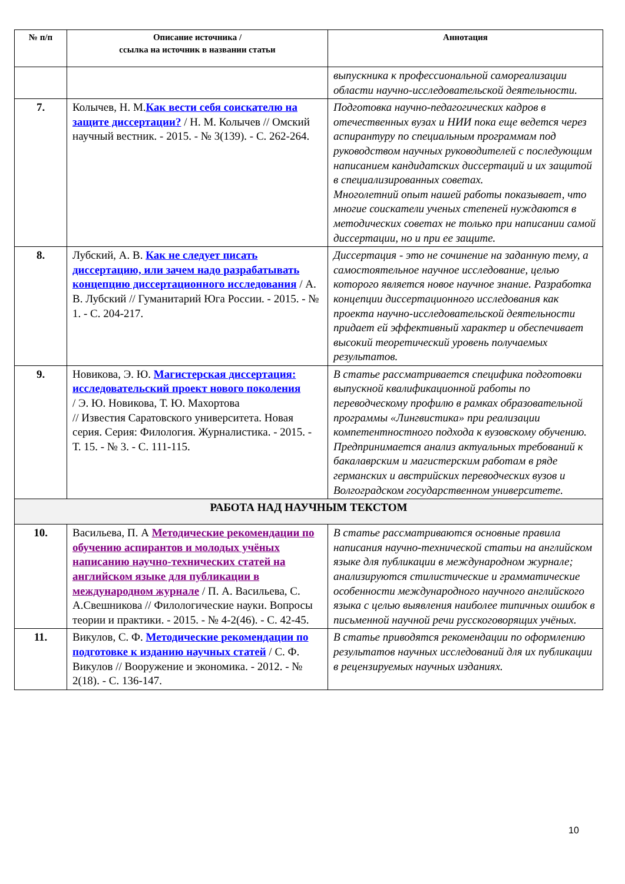| № п/п | Описание источника / ссылка на источник в названии статьи | Аннотация |
| --- | --- | --- |
| | | выпускника к профессиональной самореализации области научно-исследовательской деятельности. |
| 7. | Колычев, Н. М. Как вести себя соискателю на защите диссертации? / Н. М. Колычев // Омский научный вестник. - 2015. - № 3(139). - С. 262-264. | Подготовка научно-педагогических кадров в отечественных вузах и НИИ пока еще ведется через аспирантуру по специальным программам под руководством научных руководителей с последующим написанием кандидатских диссертаций и их защитой в специализированных советах. Многолетний опыт нашей работы показывает, что многие соискатели ученых степеней нуждаются в методических советах не только при написании самой диссертации, но и при ее защите. |
| 8. | Лубский, А. В. Как не следует писать диссертацию, или зачем надо разрабатывать концепцию диссертационного исследования / А. В. Лубский // Гуманитарий Юга России. - 2015. - № 1. - С. 204-217. | Диссертация - это не сочинение на заданную тему, а самостоятельное научное исследование, целью которого является новое научное знание. Разработка концепции диссертационного исследования как проекта научно-исследовательской деятельности придает ей эффективный характер и обеспечивает высокий теоретический уровень получаемых результатов. |
| 9. | Новикова, Э. Ю. Магистерская диссертация: исследовательский проект нового поколения / Э. Ю. Новикова, Т. Ю. Махортова // Известия Саратовского университета. Новая серия. Серия: Филология. Журналистика. - 2015. - Т. 15. - № 3. - С. 111-115. | В статье рассматривается специфика подготовки выпускной квалификационной работы по переводческому профилю в рамках образовательной программы «Лингвистика» при реализации компетентностного подхода к вузовскому обучению. Предпринимается анализ актуальных требований к бакалаврским и магистерским работам в ряде германских и австрийских переводческих вузов и Волгоградском государственном университете. |
| РАБОТА НАД НАУЧНЫМ ТЕКСТОМ | | |
| 10. | Васильева, П. А Методические рекомендации по обучению аспирантов и молодых учёных написанию научно-технических статей на английском языке для публикации в международном журнале / П. А. Васильева, С. А.Свешникова // Филологические науки. Вопросы теории и практики. - 2015. - № 4-2(46). - С. 42-45. | В статье рассматриваются основные правила написания научно-технической статьи на английском языке для публикации в международном журнале; анализируются стилистические и грамматические особенности международного научного английского языка с целью выявления наиболее типичных ошибок в письменной научной речи русскоговорящих учёных. |
| 11. | Викулов, С. Ф. Методические рекомендации по подготовке к изданию научных статей / С. Ф. Викулов // Вооружение и экономика. - 2012. - № 2(18). - С. 136-147. | В статье приводятся рекомендации по оформлению результатов научных исследований для их публикации в рецензируемых научных изданиях. |
10